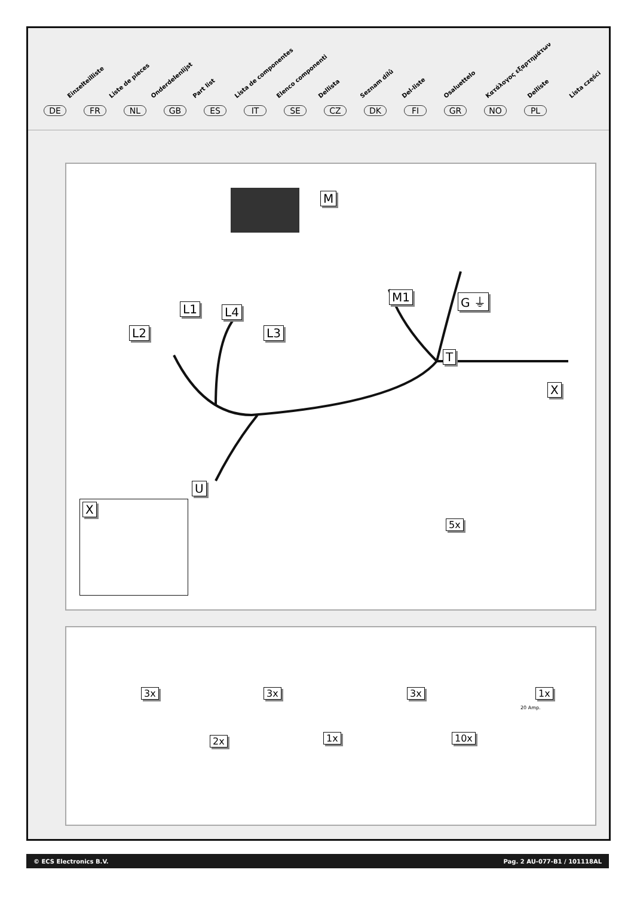Einzelteilliste Liste de pieces Onderdelenlijst Part list Lista de componentes Elenco componenti Dellista Seznam dílů Del-liste Osaluettelo Κατάλογος εξαρτημάτων Delliste Lista części
DE FR NL GB ES IT SE CZ DK FI GR NO PL
M
M1 G ⏚
L1 L4
L2 L3
T
X
U
X
5x
3x 3x 3x 1x
20 Amp.
2x 1x 10x
© ECS Electronics B.V. Pag. 2 AU-077-B1 / 101118AL